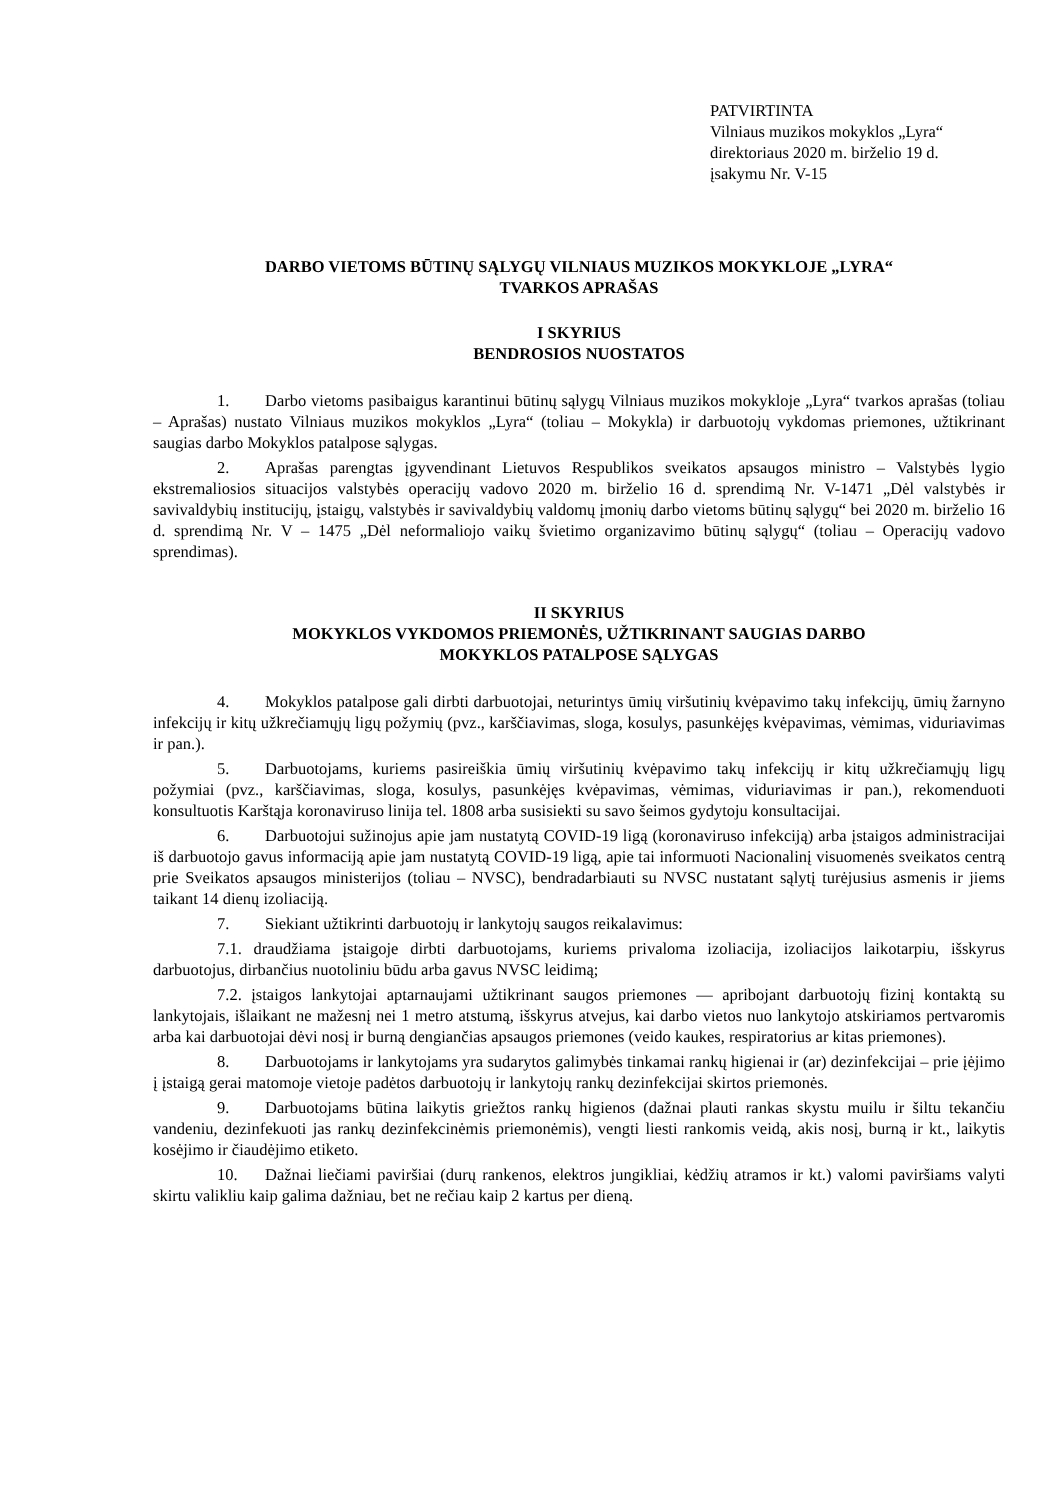PATVIRTINTA
Vilniaus muzikos mokyklos „Lyra“
direktoriaus 2020 m. birželio 19 d.
įsakymu Nr. V-15
DARBO VIETOMS BŪTINŲ SĄLYGŲ VILNIAUS MUZIKOS MOKYKLOJE „LYRA“
TVARKOS APRAŠAS
I SKYRIUS
BENDROSIOS NUOSTATOS
1. Darbo vietoms pasibaigus karantinui būtinų sąlygų Vilniaus muzikos mokykloje „Lyra“ tvarkos aprašas (toliau – Aprašas) nustato Vilniaus muzikos mokyklos „Lyra“ (toliau – Mokykla) ir darbuotojų vykdomas priemones, užtikrinant saugias darbo Mokyklos patalpose sąlygas.
2. Aprašas parengtas įgyvendinant Lietuvos Respublikos sveikatos apsaugos ministro – Valstybės lygio ekstremaliosios situacijos valstybės operacijų vadovo 2020 m. birželio 16 d. sprendimą Nr. V-1471 „Dėl valstybės ir savivaldybių institucijų, įstaigų, valstybės ir savivaldybių valdomų įmonių darbo vietoms būtinų sąlygų“ bei 2020 m. birželio 16 d. sprendimą Nr. V – 1475 „Dėl neformaliojo vaikų švietimo organizavimo būtinų sąlygų“ (toliau – Operacijų vadovo sprendimas).
II SKYRIUS
MOKYKLOS VYKDOMOS PRIEMONĖS, UŽTIKRINANT SAUGIAS DARBO
MOKYKLOS PATALPOSE SĄLYGAS
4. Mokyklos patalpose gali dirbti darbuotojai, neturintys ūmių viršutinių kvėpavimo takų infekcijų, ūmių žarnyno infekcijų ir kitų užkrečiamųjų ligų požymių (pvz., karščiavimas, sloga, kosulys, pasunkėjęs kvėpavimas, vėmimas, viduriavimas ir pan.).
5. Darbuotojams, kuriems pasireiškia ūmių viršutinių kvėpavimo takų infekcijų ir kitų užkrečiamųjų ligų požymiai (pvz., karščiavimas, sloga, kosulys, pasunkėjęs kvėpavimas, vėmimas, viduriavimas ir pan.), rekomenduoti konsultuotis Karštąja koronaviruso linija tel. 1808 arba susisiekti su savo šeimos gydytoju konsultacijai.
6. Darbuotojui sužinojus apie jam nustatytą COVID-19 ligą (koronaviruso infekciją) arba įstaigos administracijai iš darbuotojo gavus informaciją apie jam nustatytą COVID-19 ligą, apie tai informuoti Nacionalinį visuomenės sveikatos centrą prie Sveikatos apsaugos ministerijos (toliau – NVSC), bendradarbiauti su NVSC nustatant sąlytį turėjusius asmenis ir jiems taikant 14 dienų izoliaciją.
7. Siekiant užtikrinti darbuotojų ir lankytojų saugos reikalavimus:
7.1. draudžiama įstaigoje dirbti darbuotojams, kuriems privaloma izoliacija, izoliacijos laikotarpiu, išskyrus darbuotojus, dirbančius nuotoliniu būdu arba gavus NVSC leidimą;
7.2. įstaigos lankytojai aptarnaujami užtikrinant saugos priemones — apribojant darbuotojų fizinį kontaktą su lankytojais, išlaikant ne mažesnį nei 1 metro atstumą, išskyrus atvejus, kai darbo vietos nuo lankytojo atskiriamos pertvaromis arba kai darbuotojai dėvi nosį ir burną dengiančias apsaugos priemones (veido kaukes, respiratorius ar kitas priemones).
8. Darbuotojams ir lankytojams yra sudarytos galimybės tinkamai rankų higienai ir (ar) dezinfekcijai – prie įėjimo į įstaigą gerai matomoje vietoje padėtos darbuotojų ir lankytojų rankų dezinfekcijai skirtos priemonės.
9. Darbuotojams būtina laikytis griežtos rankų higienos (dažnai plauti rankas skystu muilu ir šiltu tekančiu vandeniu, dezinfekuoti jas rankų dezinfekcinėmis priemonėmis), vengti liesti rankomis veidą, akis nosį, burną ir kt., laikytis kosėjimo ir čiaudėjimo etiketo.
10. Dažnai liečiami paviršiai (durų rankenos, elektros jungikliai, kėdžių atramos ir kt.) valomi paviršiams valyti skirtu valikliu kaip galima dažniau, bet ne rečiau kaip 2 kartus per dieną.